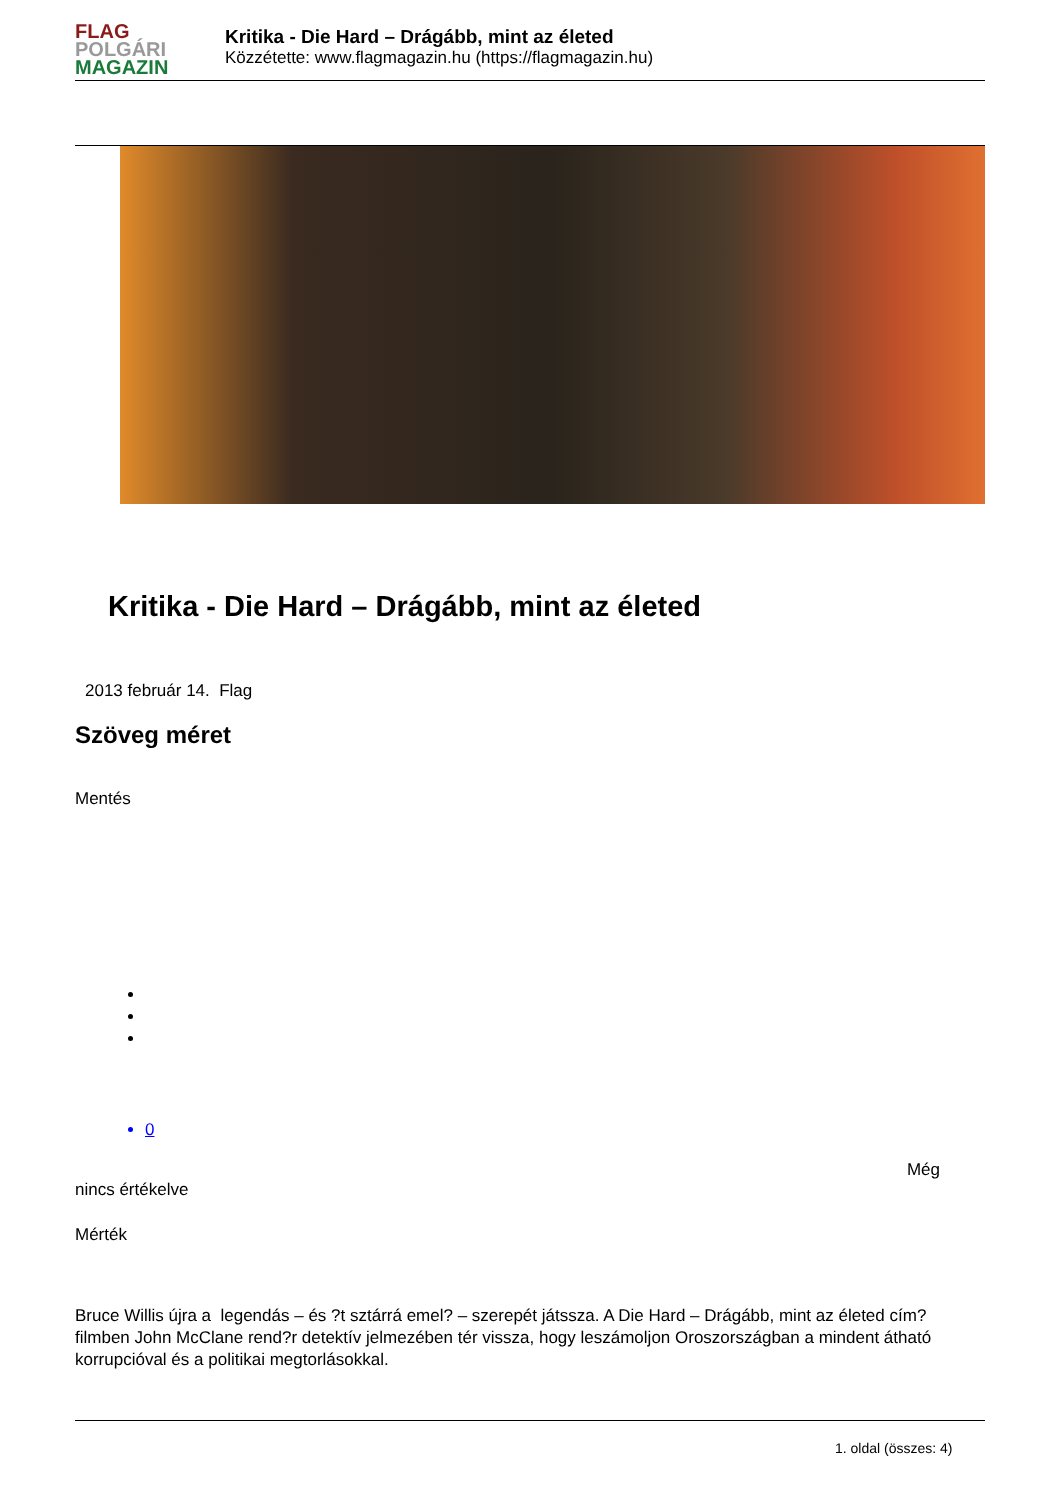FLAG
POLGÁRI
MAGAZIN
Kritika - Die Hard – Drágább, mint az életed
Közzétette: www.flagmagazin.hu (https://flagmagazin.hu)
Kritika - Die Hard – Drágább, mint az életed
2013 február 14. Flag
Szöveg méret
Mentés
0
Még
nincs értékelve
Mérték
Bruce Willis újra a legendás – és ?t sztárrá emel? – szerepét játssza. A Die Hard – Drágább, mint az életed cím? filmben John McClane rend?r detektív jelmezében tér vissza, hogy leszámoljon Oroszországban a mindent átható korrupcióval és a politikai megtorlásokkal.
1. oldal (összes: 4)